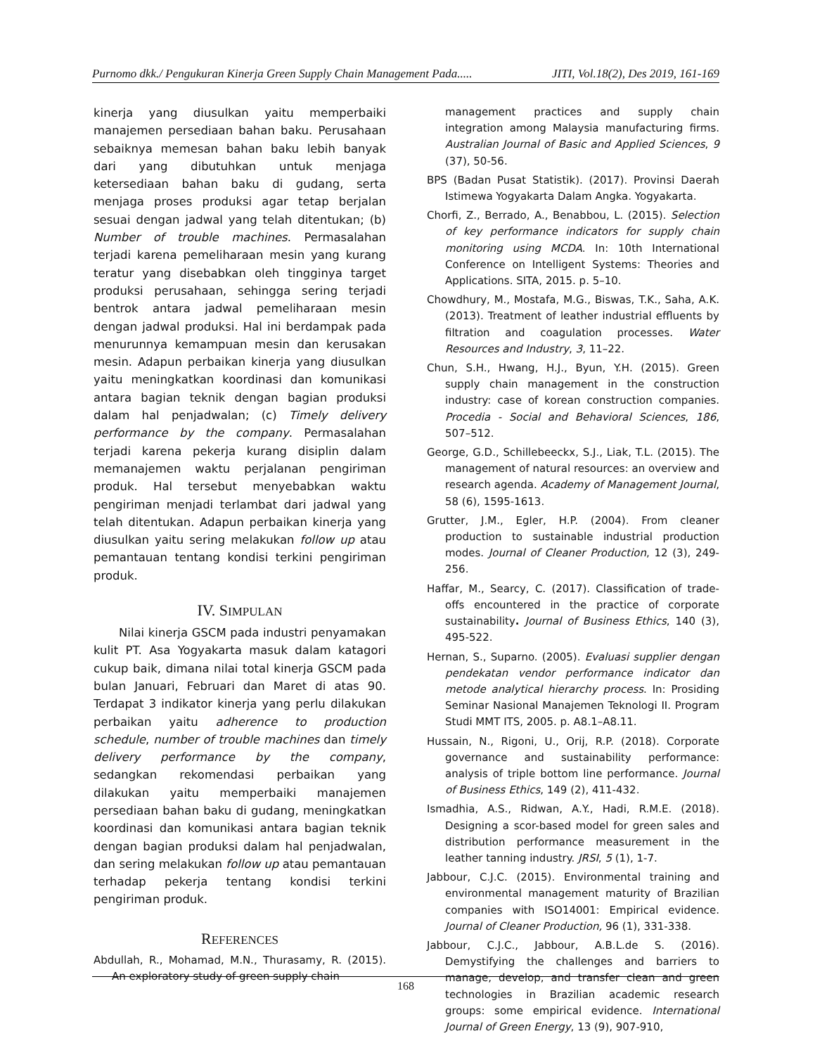Purnomo dkk./ Pengukuran Kinerja Green Supply Chain Management Pada..... JITI, Vol.18(2), Des 2019, 161-169
kinerja yang diusulkan yaitu memperbaiki manajemen persediaan bahan baku. Perusahaan sebaiknya memesan bahan baku lebih banyak dari yang dibutuhkan untuk menjaga ketersediaan bahan baku di gudang, serta menjaga proses produksi agar tetap berjalan sesuai dengan jadwal yang telah ditentukan; (b) Number of trouble machines. Permasalahan terjadi karena pemeliharaan mesin yang kurang teratur yang disebabkan oleh tingginya target produksi perusahaan, sehingga sering terjadi bentrok antara jadwal pemeliharaan mesin dengan jadwal produksi. Hal ini berdampak pada menurunnya kemampuan mesin dan kerusakan mesin. Adapun perbaikan kinerja yang diusulkan yaitu meningkatkan koordinasi dan komunikasi antara bagian teknik dengan bagian produksi dalam hal penjadwalan; (c) Timely delivery performance by the company. Permasalahan terjadi karena pekerja kurang disiplin dalam memanajemen waktu perjalanan pengiriman produk. Hal tersebut menyebabkan waktu pengiriman menjadi terlambat dari jadwal yang telah ditentukan. Adapun perbaikan kinerja yang diusulkan yaitu sering melakukan follow up atau pemantauan tentang kondisi terkini pengiriman produk.
IV. SIMPULAN
Nilai kinerja GSCM pada industri penyamakan kulit PT. Asa Yogyakarta masuk dalam katagori cukup baik, dimana nilai total kinerja GSCM pada bulan Januari, Februari dan Maret di atas 90. Terdapat 3 indikator kinerja yang perlu dilakukan perbaikan yaitu adherence to production schedule, number of trouble machines dan timely delivery performance by the company, sedangkan rekomendasi perbaikan yang dilakukan yaitu memperbaiki manajemen persediaan bahan baku di gudang, meningkatkan koordinasi dan komunikasi antara bagian teknik dengan bagian produksi dalam hal penjadwalan, dan sering melakukan follow up atau pemantauan terhadap pekerja tentang kondisi terkini pengiriman produk.
REFERENCES
Abdullah, R., Mohamad, M.N., Thurasamy, R. (2015). An exploratory study of green supply chain
management practices and supply chain integration among Malaysia manufacturing firms. Australian Journal of Basic and Applied Sciences, 9 (37), 50-56.
BPS (Badan Pusat Statistik). (2017). Provinsi Daerah Istimewa Yogyakarta Dalam Angka. Yogyakarta.
Chorfi, Z., Berrado, A., Benabbou, L. (2015). Selection of key performance indicators for supply chain monitoring using MCDA. In: 10th International Conference on Intelligent Systems: Theories and Applications. SITA, 2015. p. 5–10.
Chowdhury, M., Mostafa, M.G., Biswas, T.K., Saha, A.K. (2013). Treatment of leather industrial effluents by filtration and coagulation processes. Water Resources and Industry, 3, 11–22.
Chun, S.H., Hwang, H.J., Byun, Y.H. (2015). Green supply chain management in the construction industry: case of korean construction companies. Procedia - Social and Behavioral Sciences, 186, 507–512.
George, G.D., Schillebeeckx, S.J., Liak, T.L. (2015). The management of natural resources: an overview and research agenda. Academy of Management Journal, 58 (6), 1595-1613.
Grutter, J.M., Egler, H.P. (2004). From cleaner production to sustainable industrial production modes. Journal of Cleaner Production, 12 (3), 249-256.
Haffar, M., Searcy, C. (2017). Classification of trade-offs encountered in the practice of corporate sustainability. Journal of Business Ethics, 140 (3), 495-522.
Hernan, S., Suparno. (2005). Evaluasi supplier dengan pendekatan vendor performance indicator dan metode analytical hierarchy process. In: Prosiding Seminar Nasional Manajemen Teknologi II. Program Studi MMT ITS, 2005. p. A8.1–A8.11.
Hussain, N., Rigoni, U., Orij, R.P. (2018). Corporate governance and sustainability performance: analysis of triple bottom line performance. Journal of Business Ethics, 149 (2), 411-432.
Ismadhia, A.S., Ridwan, A.Y., Hadi, R.M.E. (2018). Designing a scor-based model for green sales and distribution performance measurement in the leather tanning industry. JRSI, 5 (1), 1-7.
Jabbour, C.J.C. (2015). Environmental training and environmental management maturity of Brazilian companies with ISO14001: Empirical evidence. Journal of Cleaner Production, 96 (1), 331-338.
Jabbour, C.J.C., Jabbour, A.B.L.de S. (2016). Demystifying the challenges and barriers to manage, develop, and transfer clean and green technologies in Brazilian academic research groups: some empirical evidence. International Journal of Green Energy, 13 (9), 907-910,
168